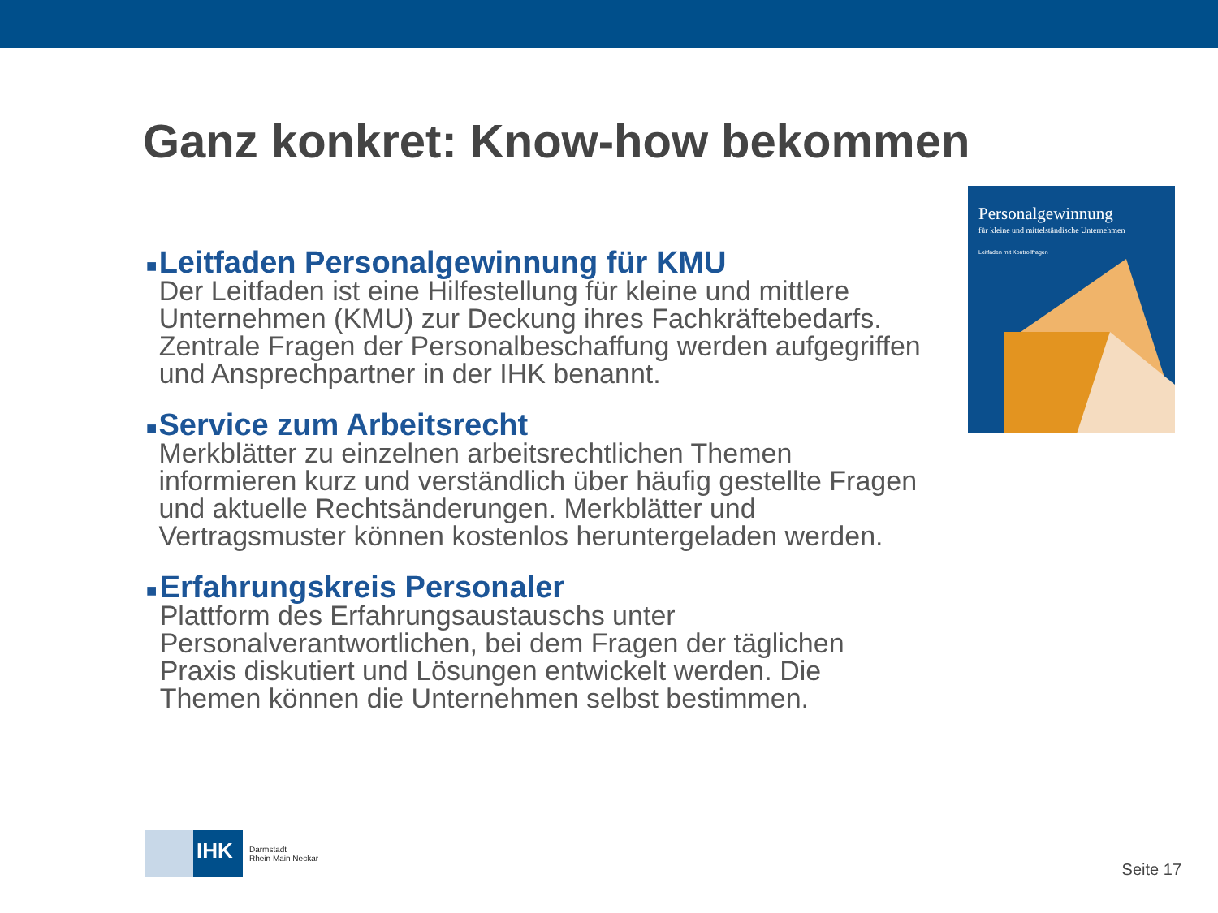Ganz konkret: Know-how bekommen
■
Leitfaden Personalgewinnung für KMU
Der Leitfaden ist eine Hilfestellung für kleine und mittlere Unternehmen (KMU) zur Deckung ihres Fachkräftebedarfs. Zentrale Fragen der Personalbeschaffung werden aufgegriffen und Ansprechpartner in der IHK benannt.
■
Service zum Arbeitsrecht
Merkblätter zu einzelnen arbeitsrechtlichen Themen informieren kurz und verständlich über häufig gestellte Fragen und aktuelle Rechtsänderungen. Merkblätter und Vertragsmuster können kostenlos heruntergeladen werden.
■
Erfahrungskreis Personaler
Plattform des Erfahrungsaustauschs unter Personalverantwortlichen, bei dem Fragen der täglichen Praxis diskutiert und Lösungen entwickelt werden. Die Themen können die Unternehmen selbst bestimmen.
Personalgewinnung
für kleine und mittelständische Unternehmen
Leitfaden mit Kontrollfragen
IHK
Darmstadt
Rhein Main Neckar
Seite 17